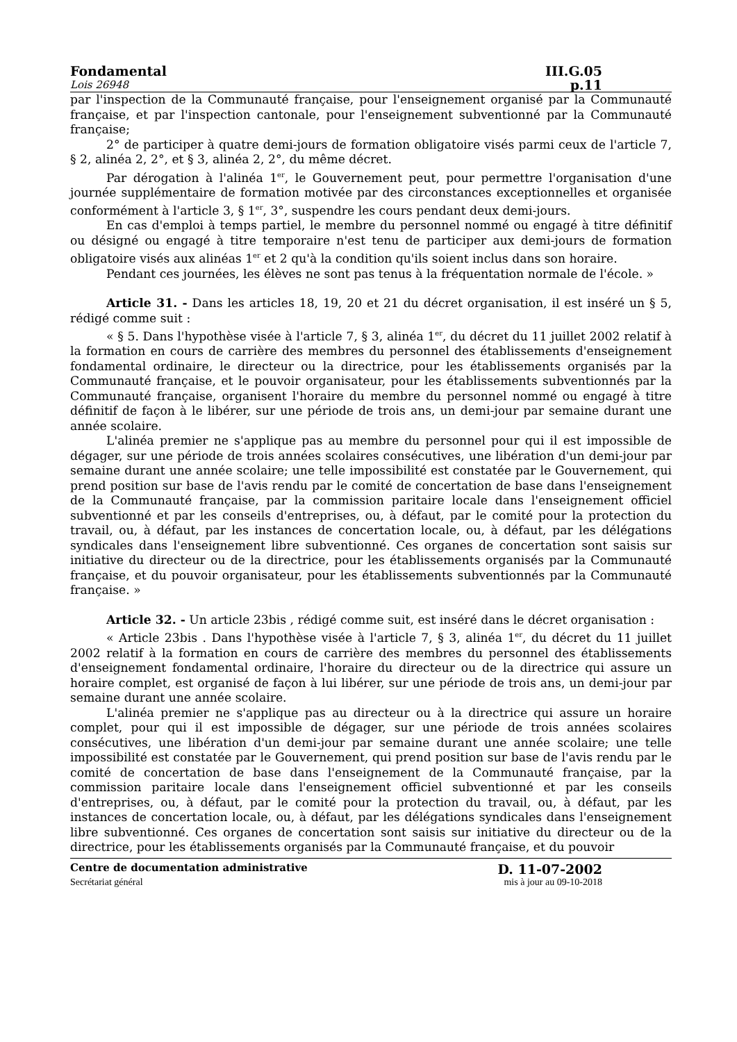Fondamental III.G.05
Lois 26948 p.11
par l'inspection de la Communauté française, pour l'enseignement organisé par la Communauté française, et par l'inspection cantonale, pour l'enseignement subventionné par la Communauté française;
2° de participer à quatre demi-jours de formation obligatoire visés parmi ceux de l'article 7, § 2, alinéa 2, 2°, et § 3, alinéa 2, 2°, du même décret.
Par dérogation à l'alinéa 1<sup>er</sup>, le Gouvernement peut, pour permettre l'organisation d'une journée supplémentaire de formation motivée par des circonstances exceptionnelles et organisée conformément à l'article 3, § 1<sup>er</sup>, 3°, suspendre les cours pendant deux demi-jours.
En cas d'emploi à temps partiel, le membre du personnel nommé ou engagé à titre définitif ou désigné ou engagé à titre temporaire n'est tenu de participer aux demi-jours de formation obligatoire visés aux alinéas 1<sup>er</sup> et 2 qu'à la condition qu'ils soient inclus dans son horaire.
Pendant ces journées, les élèves ne sont pas tenus à la fréquentation normale de l'école. »
Article 31. - Dans les articles 18, 19, 20 et 21 du décret organisation, il est inséré un § 5, rédigé comme suit :
« § 5. Dans l'hypothèse visée à l'article 7, § 3, alinéa 1<sup>er</sup>, du décret du 11 juillet 2002 relatif à la formation en cours de carrière des membres du personnel des établissements d'enseignement fondamental ordinaire, le directeur ou la directrice, pour les établissements organisés par la Communauté française, et le pouvoir organisateur, pour les établissements subventionnés par la Communauté française, organisent l'horaire du membre du personnel nommé ou engagé à titre définitif de façon à le libérer, sur une période de trois ans, un demi-jour par semaine durant une année scolaire.
L'alinéa premier ne s'applique pas au membre du personnel pour qui il est impossible de dégager, sur une période de trois années scolaires consécutives, une libération d'un demi-jour par semaine durant une année scolaire; une telle impossibilité est constatée par le Gouvernement, qui prend position sur base de l'avis rendu par le comité de concertation de base dans l'enseignement de la Communauté française, par la commission paritaire locale dans l'enseignement officiel subventionné et par les conseils d'entreprises, ou, à défaut, par le comité pour la protection du travail, ou, à défaut, par les instances de concertation locale, ou, à défaut, par les délégations syndicales dans l'enseignement libre subventionné. Ces organes de concertation sont saisis sur initiative du directeur ou de la directrice, pour les établissements organisés par la Communauté française, et du pouvoir organisateur, pour les établissements subventionnés par la Communauté française. »
Article 32. - Un article 23bis , rédigé comme suit, est inséré dans le décret organisation :
« Article 23bis . Dans l'hypothèse visée à l'article 7, § 3, alinéa 1<sup>er</sup>, du décret du 11 juillet 2002 relatif à la formation en cours de carrière des membres du personnel des établissements d'enseignement fondamental ordinaire, l'horaire du directeur ou de la directrice qui assure un horaire complet, est organisé de façon à lui libérer, sur une période de trois ans, un demi-jour par semaine durant une année scolaire.
L'alinéa premier ne s'applique pas au directeur ou à la directrice qui assure un horaire complet, pour qui il est impossible de dégager, sur une période de trois années scolaires consécutives, une libération d'un demi-jour par semaine durant une année scolaire; une telle impossibilité est constatée par le Gouvernement, qui prend position sur base de l'avis rendu par le comité de concertation de base dans l'enseignement de la Communauté française, par la commission paritaire locale dans l'enseignement officiel subventionné et par les conseils d'entreprises, ou, à défaut, par le comité pour la protection du travail, ou, à défaut, par les instances de concertation locale, ou, à défaut, par les délégations syndicales dans l'enseignement libre subventionné. Ces organes de concertation sont saisis sur initiative du directeur ou de la directrice, pour les établissements organisés par la Communauté française, et du pouvoir
Centre de documentation administrative D. 11-07-2002
Secrétariat général mis à jour au 09-10-2018